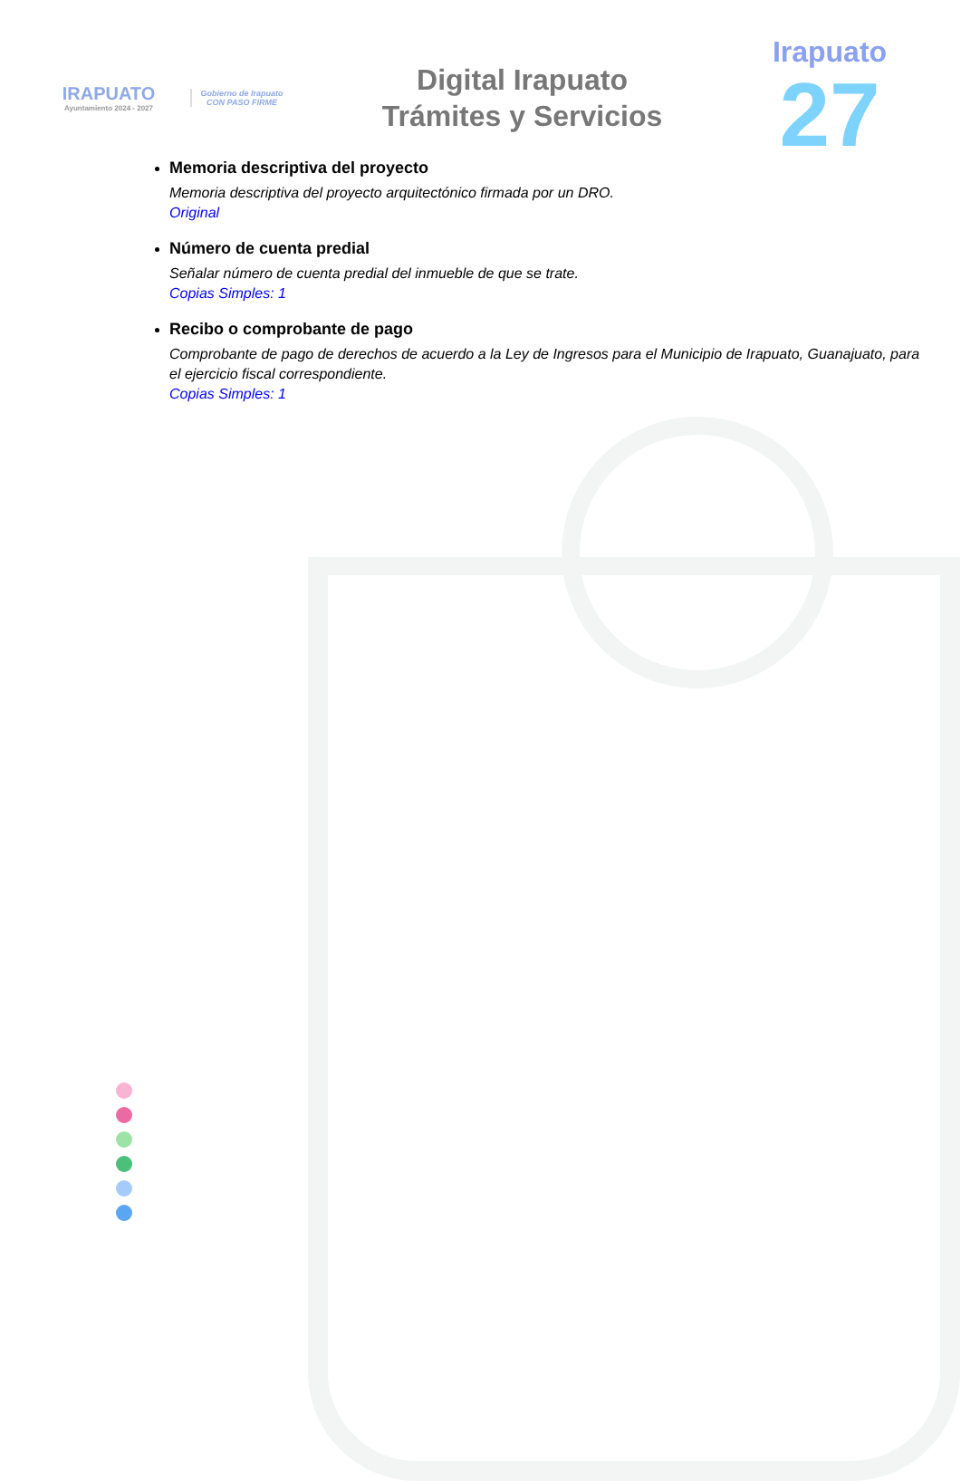IRAPUATO
Ayuntamiento 2024 - 2027
Gobierno de Irapuato
CON PASO FIRME
Digital Irapuato
Trámites y Servicios
Irapuato
27
Memoria descriptiva del proyecto
Memoria descriptiva del proyecto arquitectónico firmada por un DRO.
Original
Número de cuenta predial
Señalar número de cuenta predial del inmueble de que se trate.
Copias Simples: 1
Recibo o comprobante de pago
Comprobante de pago de derechos de acuerdo a la Ley de Ingresos para el Municipio de Irapuato, Guanajuato, para el ejercicio fiscal correspondiente.
Copias Simples: 1